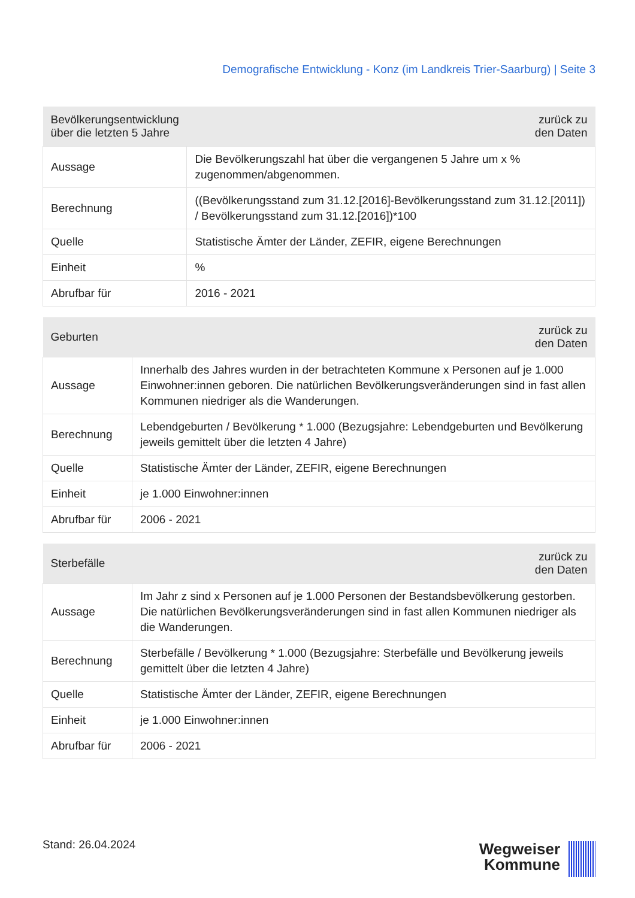Demografische Entwicklung - Konz (im Landkreis Trier-Saarburg) | Seite 3
| Bevölkerungsentwicklung über die letzten 5 Jahre | zurück zu den Daten |
| --- | --- |
| Aussage | Die Bevölkerungszahl hat über die vergangenen 5 Jahre um x % zugenommen/abgenommen. |
| Berechnung | ((Bevölkerungsstand zum 31.12.[2016]-Bevölkerungsstand zum 31.12.[2011]) / Bevölkerungsstand zum 31.12.[2016])*100 |
| Quelle | Statistische Ämter der Länder, ZEFIR, eigene Berechnungen |
| Einheit | % |
| Abrufbar für | 2016 - 2021 |
| Geburten | zurück zu den Daten |
| --- | --- |
| Aussage | Innerhalb des Jahres wurden in der betrachteten Kommune x Personen auf je 1.000 Einwohner:innen geboren. Die natürlichen Bevölkerungsveränderungen sind in fast allen Kommunen niedriger als die Wanderungen. |
| Berechnung | Lebendgeburten / Bevölkerung * 1.000 (Bezugsjahre: Lebendgeburten und Bevölkerung jeweils gemittelt über die letzten 4 Jahre) |
| Quelle | Statistische Ämter der Länder, ZEFIR, eigene Berechnungen |
| Einheit | je 1.000 Einwohner:innen |
| Abrufbar für | 2006 - 2021 |
| Sterbefälle | zurück zu den Daten |
| --- | --- |
| Aussage | Im Jahr z sind x Personen auf je 1.000 Personen der Bestandsbevölkerung gestorben. Die natürlichen Bevölkerungsveränderungen sind in fast allen Kommunen niedriger als die Wanderungen. |
| Berechnung | Sterbefälle / Bevölkerung * 1.000 (Bezugsjahre: Sterbefälle und Bevölkerung jeweils gemittelt über die letzten 4 Jahre) |
| Quelle | Statistische Ämter der Länder, ZEFIR, eigene Berechnungen |
| Einheit | je 1.000 Einwohner:innen |
| Abrufbar für | 2006 - 2021 |
Stand: 26.04.2024
Wegweiser
Kommune